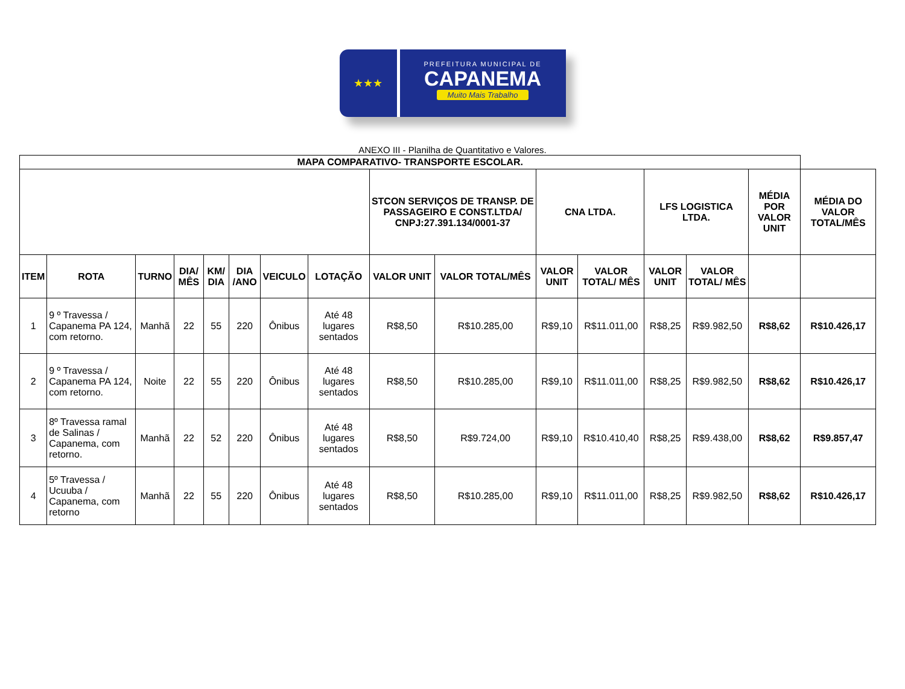★★★
PREFEITURA MUNICIPAL DE
CAPANEMA
Muito Mais Trabalho
ANEXO III - Planilha de Quantitativo e Valores.
| MAPA COMPARATIVO- TRANSPORTE ESCOLAR. | | | | | | | | | | | | | | | |
| --- | --- | --- | --- | --- | --- | --- | --- | --- | --- | --- | --- | --- | --- | --- | --- |
| | | | | | | | | STCON SERVIÇOS DE TRANSP. DE PASSAGEIRO E CONST.LTDA/ CNPJ:27.391.134/0001-37 | | CNA LTDA. | | LFS LOGISTICA LTDA. | | MÉDIA POR VALOR UNIT | MÉDIA DO VALOR TOTAL/MÊS |
| ITEM | ROTA | TURNO | DIA/ MÊS | KM/ DIA | DIA /ANO | VEICULO | LOTAÇÃO | VALOR UNIT | VALOR TOTAL/MÊS | VALOR UNIT | VALOR TOTAL/ MÊS | VALOR UNIT | VALOR TOTAL/ MÊS | | |
| 1 | 9 º Travessa / Capanema PA 124, com retorno. | Manhã | 22 | 55 | 220 | Ônibus | Até 48 lugares sentados | R$8,50 | R$10.285,00 | R$9,10 | R$11.011,00 | R$8,25 | R$9.982,50 | R$8,62 | R$10.426,17 |
| 2 | 9 º Travessa / Capanema PA 124, com retorno. | Noite | 22 | 55 | 220 | Ônibus | Até 48 lugares sentados | R$8,50 | R$10.285,00 | R$9,10 | R$11.011,00 | R$8,25 | R$9.982,50 | R$8,62 | R$10.426,17 |
| 3 | 8º Travessa ramal de Salinas / Capanema, com retorno. | Manhã | 22 | 52 | 220 | Ônibus | Até 48 lugares sentados | R$8,50 | R$9.724,00 | R$9,10 | R$10.410,40 | R$8,25 | R$9.438,00 | R$8,62 | R$9.857,47 |
| 4 | 5º Travessa / Ucuuba / Capanema, com retorno | Manhã | 22 | 55 | 220 | Ônibus | Até 48 lugares sentados | R$8,50 | R$10.285,00 | R$9,10 | R$11.011,00 | R$8,25 | R$9.982,50 | R$8,62 | R$10.426,17 |